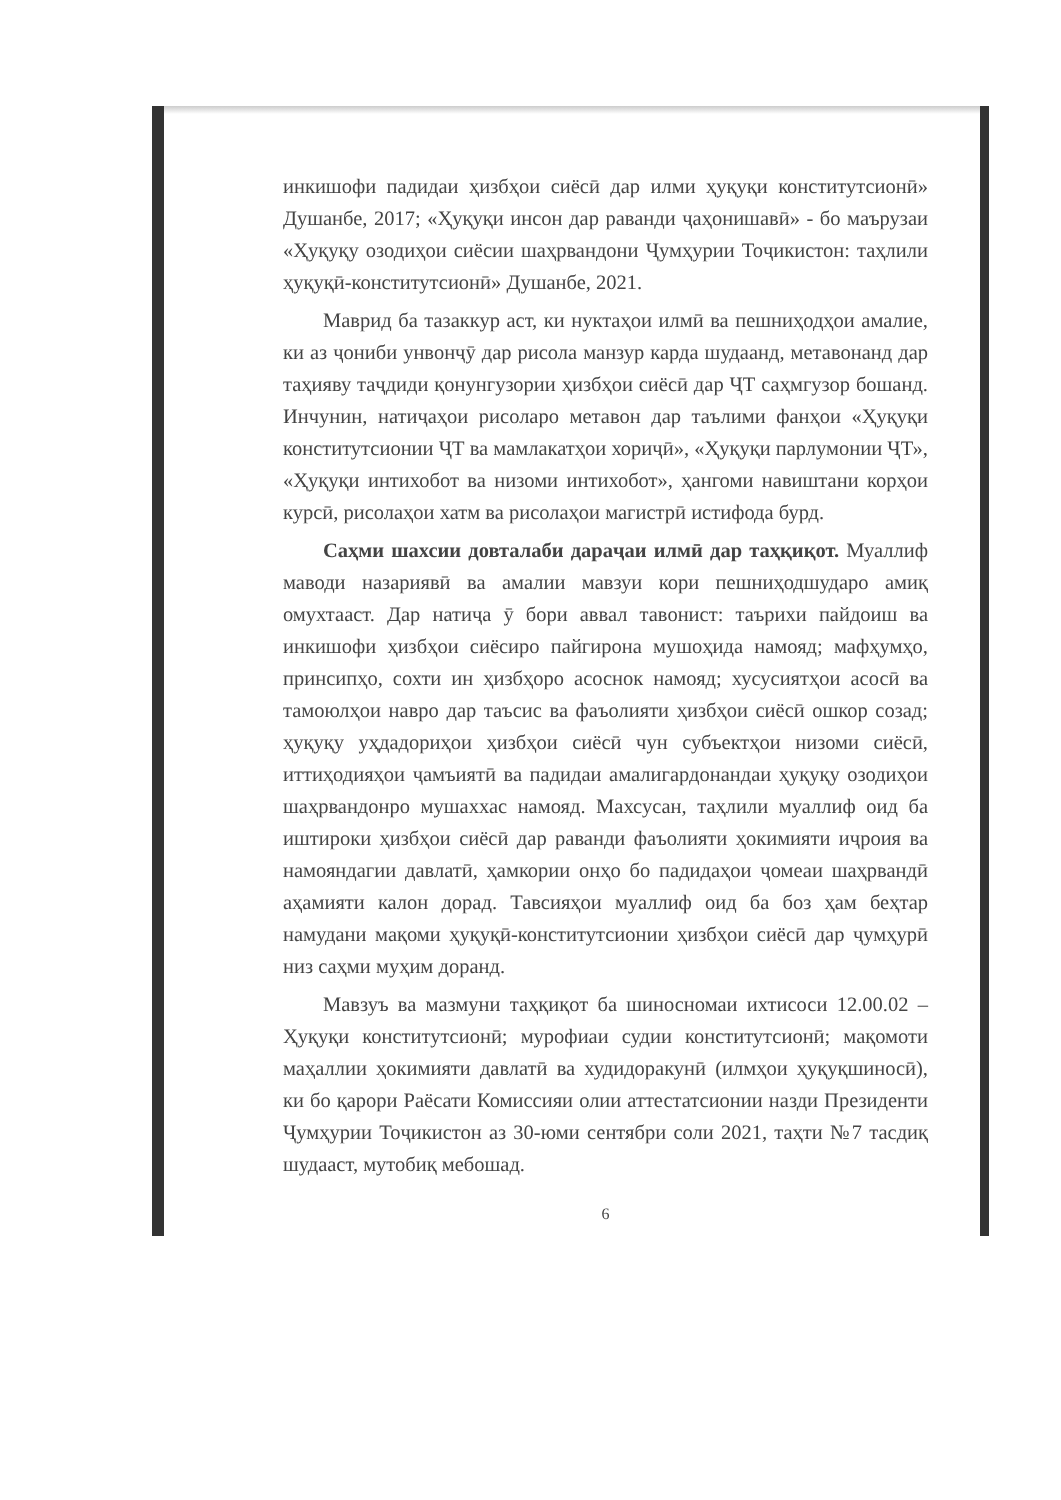инкишофи падидаи ҳизбҳои сиёсӣ дар илми ҳуқуқи конститутсионӣ» Душанбе, 2017; «Ҳуқуқи инсон дар раванди ҷаҳонишавӣ» - бо маърузаи «Ҳуқуқу озодиҳои сиёсии шаҳрвандони Ҷумҳурии Тоҷикистон: таҳлили ҳуқуқӣ-конститутсионӣ» Душанбе, 2021.
Маврид ба тазаккур аст, ки нуктаҳои илмӣ ва пешниҳодҳои амалие, ки аз ҷониби унвонҷӯ дар рисола манзур карда шудаанд, метавонанд дар таҳияву таҷдиди қонунгузории ҳизбҳои сиёсӣ дар ҶТ саҳмгузор бошанд. Инчунин, натиҷаҳои рисоларо метавон дар таълими фанҳои «Ҳуқуқи конститутсионии ҶТ ва мамлакатҳои хориҷӣ», «Ҳуқуқи парлумонии ҶТ», «Ҳуқуқи интихобот ва низоми интихобот», ҳангоми навиштани корҳои курсӣ, рисолаҳои хатм ва рисолаҳои магистрӣ истифода бурд.
Саҳми шахсии довталаби дараҷаи илмӣ дар таҳқиқот. Муаллиф маводи назариявӣ ва амалии мавзуи кори пешниҳодшударо амиқ омухтааст. Дар натиҷа ӯ бори аввал тавонист: таърихи пайдоиш ва инкишофи ҳизбҳои сиёсиро пайгирона мушоҳида намояд; мафҳумҳо, принсипҳо, сохти ин ҳизбҳоро асоснок намояд; хусусиятҳои асосӣ ва тамоюлҳои навро дар таъсис ва фаъолияти ҳизбҳои сиёсӣ ошкор созад; ҳуқуқу уҳдадориҳои ҳизбҳои сиёсӣ чун субъектҳои низоми сиёсӣ, иттиҳодияҳои ҷамъиятӣ ва падидаи амалигардонандаи ҳуқуқу озодиҳои шаҳрвандонро мушаххас намояд. Махсусан, таҳлили муаллиф оид ба иштироки ҳизбҳои сиёсӣ дар раванди фаъолияти ҳокимияти иҷроия ва намояндагии давлатӣ, ҳамкории онҳо бо падидаҳои ҷомеаи шаҳрвандӣ аҳамияти калон дорад. Тавсияҳои муаллиф оид ба боз ҳам беҳтар намудани мақоми ҳуқуқӣ-конститутсионии ҳизбҳои сиёсӣ дар ҷумҳурӣ низ саҳми муҳим доранд.
Мавзуъ ва мазмуни таҳқиқот ба шиносномаи ихтисоси 12.00.02 – Ҳуқуқи конститутсионӣ; мурофиаи судии конститутсионӣ; мақомоти маҳаллии ҳокимияти давлатӣ ва худидоракунӣ (илмҳои ҳуқуқшиносӣ), ки бо қарори Раёсати Комиссияи олии аттестатсионии назди Президенти Ҷумҳурии Тоҷикистон аз 30-юми сентябри соли 2021, таҳти №7 тасдиқ шудааст, мутобиқ мебошад.
6